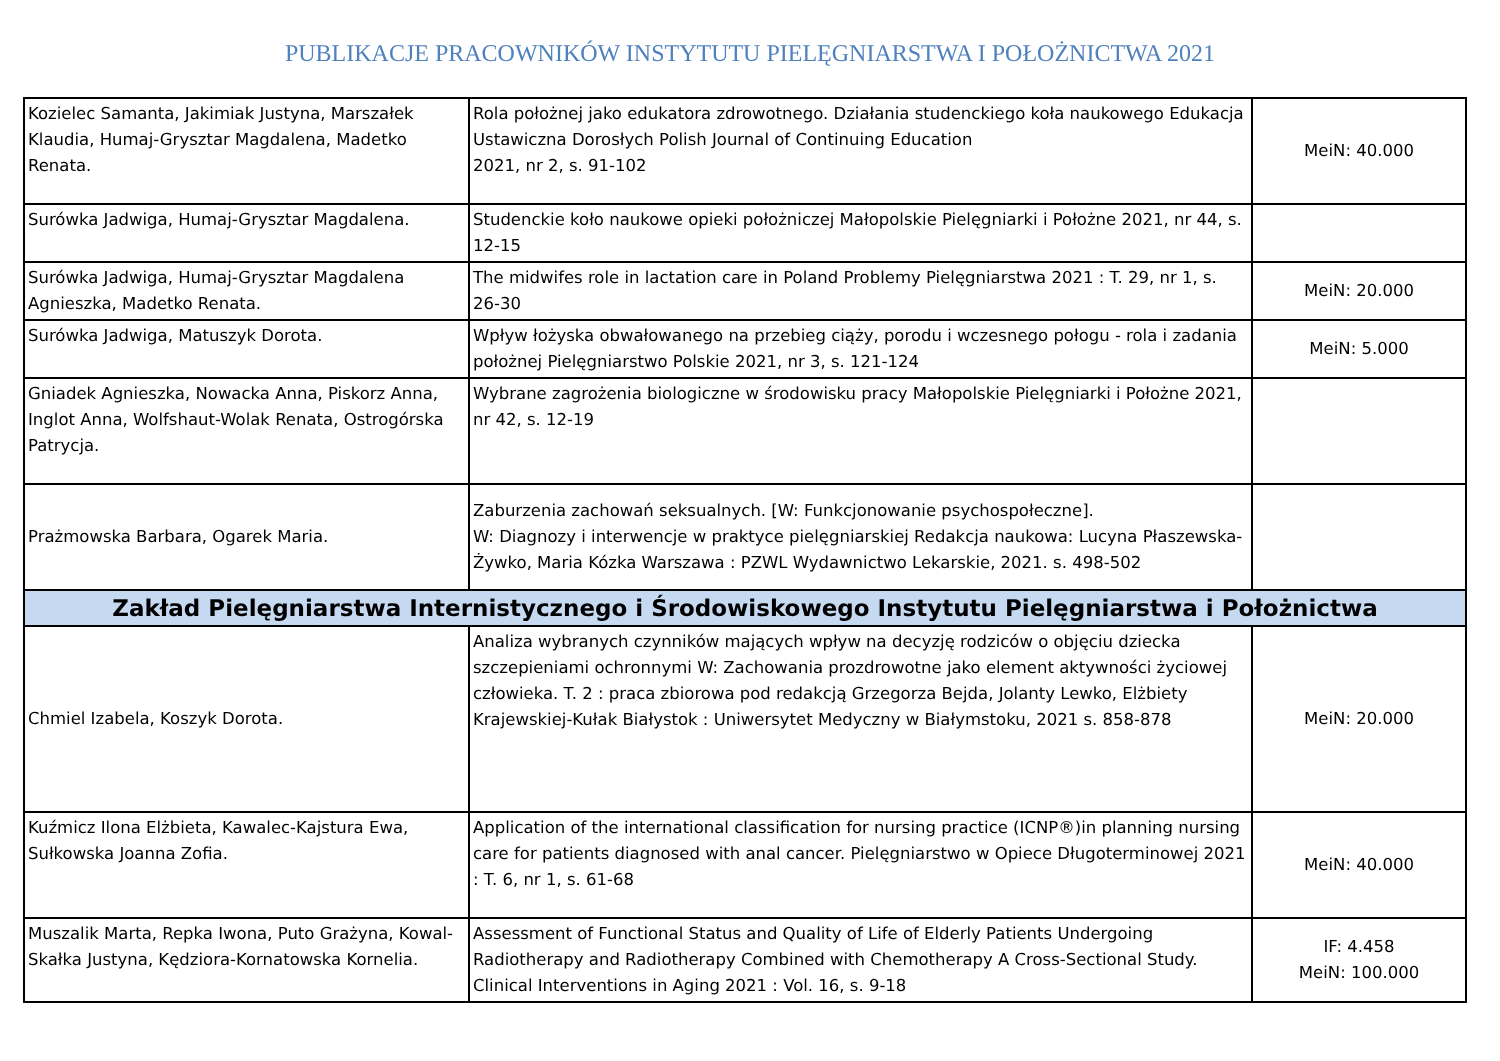PUBLIKACJE PRACOWNIKÓW INSTYTUTU PIELĘGNIARSTWA I POŁOŻNICTWA 2021
| Kozielec Samanta, Jakimiak Justyna, Marszałek Klaudia, Humaj-Grysztar Magdalena, Madetko Renata. | Rola położnej jako edukatora zdrowotnego. Działania studenckiego koła naukowego Edukacja Ustawiczna Dorosłych Polish Journal of Continuing Education 2021, nr 2, s. 91-102 | MeiN: 40.000 |
| Surówka Jadwiga, Humaj-Grysztar Magdalena. | Studenckie koło naukowe opieki położniczej Małopolskie Pielęgniarki i Położne 2021, nr 44, s. 12-15 | |
| Surówka Jadwiga, Humaj-Grysztar Magdalena Agnieszka, Madetko Renata. | The midwifes role in lactation care in Poland Problemy Pielęgniarstwa 2021 : T. 29, nr 1, s. 26-30 | MeiN: 20.000 |
| Surówka Jadwiga, Matuszyk Dorota. | Wpływ łożyska obwałowanego na przebieg ciąży, porodu i wczesnego połogu - rola i zadania położnej Pielęgniarstwo Polskie 2021, nr 3, s. 121-124 | MeiN: 5.000 |
| Gniadek Agnieszka, Nowacka Anna, Piskorz Anna, Inglot Anna, Wolfshaut-Wolak Renata, Ostrogórska Patrycja. | Wybrane zagrożenia biologiczne w środowisku pracy Małopolskie Pielęgniarki i Położne 2021, nr 42, s. 12-19 | |
| Prażmowska Barbara, Ogarek Maria. | Zaburzenia zachowań seksualnych. [W: Funkcjonowanie psychospołeczne]. W: Diagnozy i interwencje w praktyce pielęgniarskiej Redakcja naukowa: Lucyna Płaszewska-Żywko, Maria Kózka Warszawa : PZWL Wydawnictwo Lekarskie, 2021. s. 498-502 | |
| Zakład Pielęgniarstwa Internistycznego i Środowiskowego Instytutu Pielęgniarstwa i Położnictwa | | |
| Chmiel Izabela, Koszyk Dorota. | Analiza wybranych czynników mających wpływ na decyzję rodziców o objęciu dziecka szczepieniami ochronnymi W: Zachowania prozdrowotne jako element aktywności życiowej człowieka. T. 2 : praca zbiorowa pod redakcją Grzegorza Bejda, Jolanty Lewko, Elżbiety Krajewskiej-Kułak Białystok : Uniwersytet Medyczny w Białymstoku, 2021 s. 858-878 | MeiN: 20.000 |
| Kuźmicz Ilona Elżbieta, Kawalec-Kajstura Ewa, Sułkowska Joanna Zofia. | Application of the international classification for nursing practice (ICNP®)in planning nursing care for patients diagnosed with anal cancer. Pielęgniarstwo w Opiece Długoterminowej 2021 : T. 6, nr 1, s. 61-68 | MeiN: 40.000 |
| Muszalik Marta, Repka Iwona, Puto Grażyna, Kowal-Skałka Justyna, Kędziora-Kornatowska Kornelia. | Assessment of Functional Status and Quality of Life of Elderly Patients Undergoing Radiotherapy and Radiotherapy Combined with Chemotherapy A Cross-Sectional Study. Clinical Interventions in Aging 2021 : Vol. 16, s. 9-18 | IF: 4.458 MeiN: 100.000 |